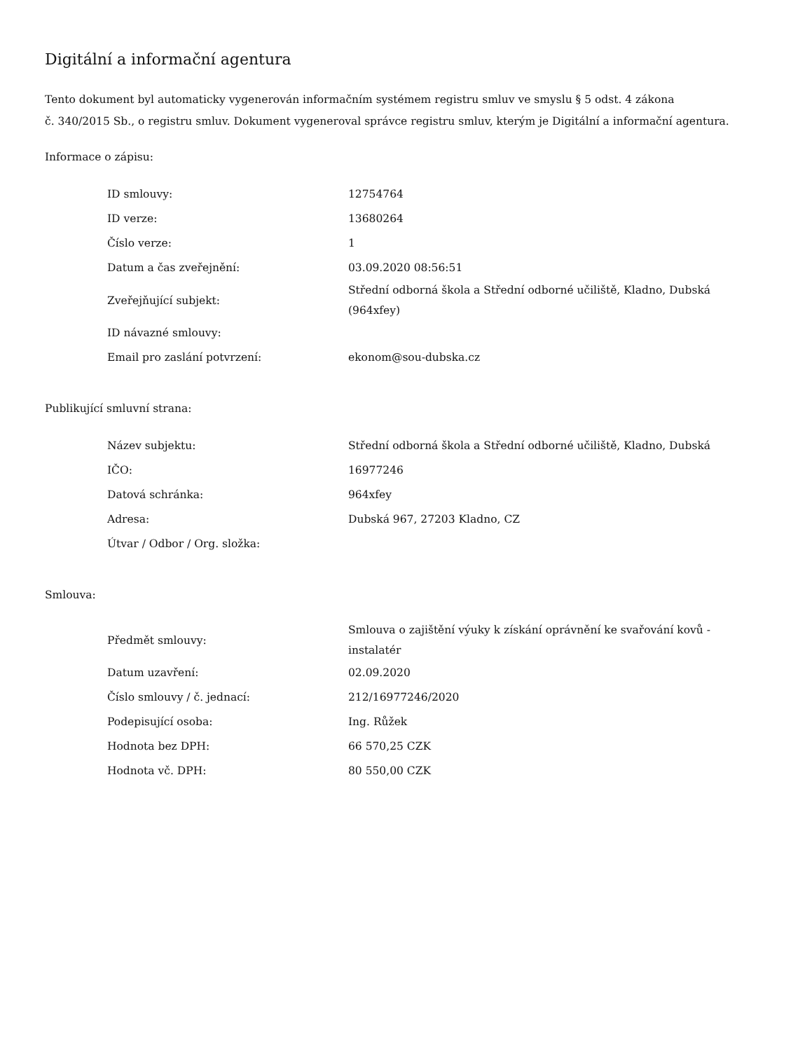Digitální a informační agentura
Tento dokument byl automaticky vygenerován informačním systémem registru smluv ve smyslu § 5 odst. 4 zákona
č. 340/2015 Sb., o registru smluv. Dokument vygeneroval správce registru smluv, kterým je Digitální a informační agentura.
Informace o zápisu:
| ID smlouvy: | 12754764 |
| ID verze: | 13680264 |
| Číslo verze: | 1 |
| Datum a čas zveřejnění: | 03.09.2020 08:56:51 |
| Zveřejňující subjekt: | Střední odborná škola a Střední odborné učiliště, Kladno, Dubská (964xfey) |
| ID návazné smlouvy: | |
| Email pro zaslání potvrzení: | ekonom@sou-dubska.cz |
Publikující smluvní strana:
| Název subjektu: | Střední odborná škola a Střední odborné učiliště, Kladno, Dubská |
| IČO: | 16977246 |
| Datová schránka: | 964xfey |
| Adresa: | Dubská 967, 27203 Kladno, CZ |
| Útvar / Odbor / Org. složka: | |
Smlouva:
| Předmět smlouvy: | Smlouva o zajištění výuky k získání oprávnění ke svařování kovů - instalatér |
| Datum uzavření: | 02.09.2020 |
| Číslo smlouvy / č. jednací: | 212/16977246/2020 |
| Podepisující osoba: | Ing. Růžek |
| Hodnota bez DPH: | 66 570,25 CZK |
| Hodnota vč. DPH: | 80 550,00 CZK |